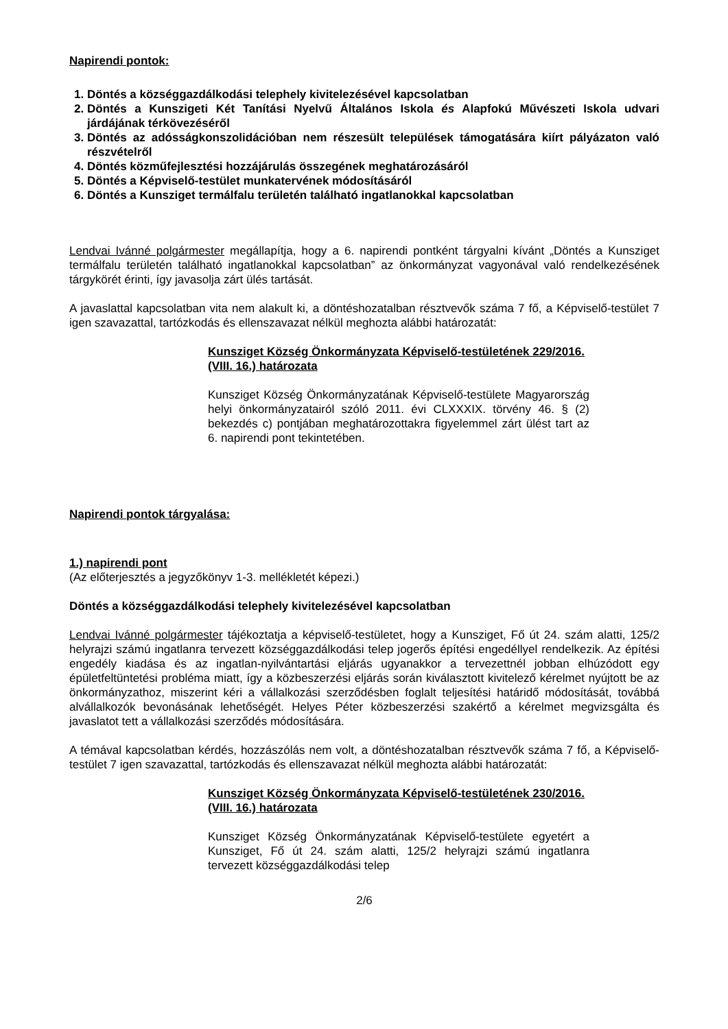Napirendi pontok:
1. Döntés a községgazdálkodási telephely kivitelezésével kapcsolatban
2. Döntés a Kunszigeti Két Tanítási Nyelvű Általános Iskola és Alapfokú Művészeti Iskola udvari járdájának térkövezéséről
3. Döntés az adósságkonszolidációban nem részesült települések támogatására kiírt pályázaton való részvételről
4. Döntés közműfejlesztési hozzájárulás összegének meghatározásáról
5. Döntés a Képviselő-testület munkatervének módosításáról
6. Döntés a Kunsziget termálfalu területén található ingatlanokkal kapcsolatban
Lendvai Ivánné polgármester megállapítja, hogy a 6. napirendi pontként tárgyalni kívánt „Döntés a Kunsziget termálfalu területén található ingatlanokkal kapcsolatban” az önkormányzat vagyonával való rendelkezésének tárgykörét érinti, így javasolja zárt ülés tartását.
A javaslattal kapcsolatban vita nem alakult ki, a döntéshozatalban résztvevők száma 7 fő, a Képviselő-testület 7 igen szavazattal, tartózkodás és ellenszavazat nélkül meghozta alábbi határozatát:
Kunsziget Község Önkormányzata Képviselő-testületének 229/2016. (VIII. 16.) határozata
Kunsziget Község Önkormányzatának Képviselő-testülete Magyarország helyi önkormányzatairól szóló 2011. évi CLXXXIX. törvény 46. § (2) bekezdés c) pontjában meghatározottakra figyelemmel zárt ülést tart az 6. napirendi pont tekintetében.
Napirendi pontok tárgyalása:
1.) napirendi pont
(Az előterjesztés a jegyzőkönyv 1-3. mellékletét képezi.)
Döntés a községgazdálkodási telephely kivitelezésével kapcsolatban
Lendvai Ivánné polgármester tájékoztatja a képviselő-testületet, hogy a Kunsziget, Fő út 24. szám alatti, 125/2 helyrajzi számú ingatlanra tervezett községgazdálkodási telep jogerős építési engedéllyel rendelkezik. Az építési engedély kiadása és az ingatlan-nyilvántartási eljárás ugyanakkor a tervezettnél jobban elhúzódott egy épületfeltüntetési probléma miatt, így a közbeszerzési eljárás során kiválasztott kivitelező kérelmet nyújtott be az önkormányzathoz, miszerint kéri a vállalkozási szerződésben foglalt teljesítési határidő módosítását, továbbá alvállalkozók bevonásának lehetőségét. Helyes Péter közbeszerzési szakértő a kérelmet megvizsgálta és javaslatot tett a vállalkozási szerződés módosítására.
A témával kapcsolatban kérdés, hozzászólás nem volt, a döntéshozatalban résztvevők száma 7 fő, a Képviselő-testület 7 igen szavazattal, tartózkodás és ellenszavazat nélkül meghozta alábbi határozatát:
Kunsziget Község Önkormányzata Képviselő-testületének 230/2016. (VIII. 16.) határozata
Kunsziget Község Önkormányzatának Képviselő-testülete egyetért a Kunsziget, Fő út 24. szám alatti, 125/2 helyrajzi számú ingatlanra tervezett községgazdálkodási telep
2/6